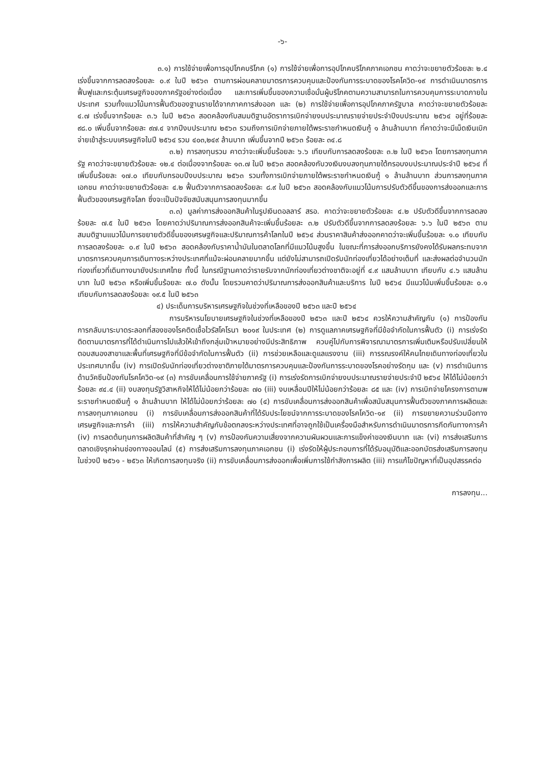-๖-
๓.๑) การใช้จ่ายเพื่อการอุปโภคบริโภค (๑) การใช้จ่ายเพื่อการอุปโภคบริโภคภาคเอกชน คาดว่าจะขยายตัวร้อยละ ๒.๔ เร่งขึ้นจากการลดลงร้อยละ ๐.๙ ในปี ๒๕๖๓ ตามการผ่อนคลายมาตรการควบคุมและป้องกันการระบาดของโรคโควิด-๑๙ การดำเนินมาตรการฟื้นฟูและกระตุ้นเศรษฐกิจของภาครัฐอย่างต่อเนื่อง และการเพิ่มขึ้นของความเชื่อมั่นผู้บริโภคตามความสามารถในการควบคุมการระบาดภายในประเทศ รวมทั้งแนวโน้มการฟื้นตัวของฐานรายได้จากภาคการส่งออก และ (๒) การใช้จ่ายเพื่อการอุปโภคภาครัฐบาล คาดว่าจะขยายตัวร้อยละ ๔.๗ เร่งขึ้นจากร้อยละ ๓.๖ ในปี ๒๕๖๓ สอดคล้องกับสมมติฐานอัตราการเบิกจ่ายงบประมาณรายจ่ายประจำปีงบประมาณ ๒๕๖๔ อยู่ที่ร้อยละ ๙๘.๐ เพิ่มขึ้นจากร้อยละ ๙๗.๔ จากปีงบประมาณ ๒๕๖๓ รวมถึงการเบิกจ่ายภายใต้พระราชกำหนดเงินกู้ ๑ ล้านล้านบาท ที่คาดว่าจะมีเม็ดเงินเบิกจ่ายเข้าสู่ระบบเศรษฐกิจในปี ๒๕๖๔ รวม ๔๐๓,๒๔๙ ล้านบาท เพิ่มขึ้นจากปี ๒๕๖๓ ร้อยละ ๓๔.๘
๓.๒) การลงทุนรวม คาดว่าจะเพิ่มขึ้นร้อยละ ๖.๖ เทียบกับการลดลงร้อยละ ๓.๒ ในปี ๒๕๖๓ โดยการลงทุนภาครัฐ คาดว่าจะขยายตัวร้อยละ ๑๒.๔ ต่อเนื่องจากร้อยละ ๑๓.๗ ในปี ๒๕๖๓ สอดคล้องกับวงเงินงบลงทุนภายใต้กรอบงบประมาณประจำปี ๒๕๖๔ ที่เพิ่มขึ้นร้อยละ ๑๗.๐ เทียบกับกรอบปีงบประมาณ ๒๕๖๓ รวมทั้งการเบิกจ่ายภายใต้พระราชกำหนดเงินกู้ ๑ ล้านล้านบาท ส่วนการลงทุนภาคเอกชน คาดว่าจะขยายตัวร้อยละ ๔.๒ ฟื้นตัวจากการลดลงร้อยละ ๘.๙ ในปี ๒๕๖๓ สอดคล้องกับแนวโน้มการปรับตัวดีขึ้นของการส่งออกและการฟื้นตัวของเศรษฐกิจโลก ซึ่งจะเป็นปัจจัยสนับสนุนการลงทุนมากขึ้น
๓.๓) มูลค่าการส่งออกสินค้าในรูปเงินดอลลาร์ สรอ. คาดว่าจะขยายตัวร้อยละ ๔.๒ ปรับตัวดีขึ้นจากการลดลงร้อยละ ๗.๕ ในปี ๒๕๖๓ โดยคาดว่าปริมาณการส่งออกสินค้าจะเพิ่มขึ้นร้อยละ ๓.๒ ปรับตัวดีขึ้นจากการลดลงร้อยละ ๖.๖ ในปี ๒๕๖๓ ตามสมมติฐานแนวโน้มการขยายตัวดีขึ้นของเศรษฐกิจและปริมาณการค้าโลกในปี ๒๕๖๔ ส่วนราคาสินค้าส่งออกคาดว่าจะเพิ่มขึ้นร้อยละ ๑.๐ เทียบกับการลดลงร้อยละ ๐.๙ ในปี ๒๕๖๓ สอดคล้องกับราคาน้ำมันในตลาดโลกที่มีแนวโน้มสูงขึ้น ในขณะที่การส่งออกบริการยังคงได้รับผลกระทบจากมาตรการควบคุมการเดินทางระหว่างประเทศที่แม้จะผ่อนคลายมากขึ้น แต่ยังไม่สามารถเปิดรับนักท่องเที่ยวได้อย่างเต็มที่ และส่งผลต่อจำนวนนักท่องเที่ยวที่เดินทางมายังประเทศไทย ทั้งนี้ ในกรณีฐานคาดว่ารายรับจากนักท่องเที่ยวต่างชาติจะอยู่ที่ ๔.๙ แสนล้านบาท เทียบกับ ๔.๖ แสนล้านบาท ในปี ๒๕๖๓ หรือเพิ่มขึ้นร้อยละ ๗.๐ ดังนั้น โดยรวมคาดว่าปริมาณการส่งออกสินค้าและบริการ ในปี ๒๕๖๔ มีแนวโน้มเพิ่มขึ้นร้อยละ ๐.๑ เทียบกับการลดลงร้อยละ ๑๙.๕ ในปี ๒๕๖๓
๔) ประเด็นการบริหารเศรษฐกิจในช่วงที่เหลือของปี ๒๕๖๓ และปี ๒๕๖๔
การบริหารนโยบายเศรษฐกิจในช่วงที่เหลือของปี ๒๕๖๓ และปี ๒๕๖๔ ควรให้ความสำคัญกับ (๑) การป้องกันการกลับมาระบาดระลอกที่สองของโรคติดเชื้อไวรัสโคโรนา ๒๐๑๙ ในประเทศ (๒) การดูแลภาคเศรษฐกิจที่มีข้อจำกัดในการฟื้นตัว (i) การเร่งรัดติดตามมาตรการที่ได้ดำเนินการไปแล้วให้เข้าถึงกลุ่มเป้าหมายอย่างมีประสิทธิภาพ ควบคู่ไปกับการพิจารณามาตรการเพิ่มเติมหรือปรับเปลี่ยนให้ตอบสนองสาขาและพื้นที่เศรษฐกิจที่มีข้อจำกัดในการฟื้นตัว (ii) การช่วยเหลือและดูแลแรงงาน (iii) การรณรงค์ให้คนไทยเดินทางท่องเที่ยวในประเทศมากขึ้น (iv) การเปิดรับนักท่องเที่ยวต่างชาติภายใต้มาตรการควบคุมและป้องกันการระบาดของโรคอย่างรัดกุม และ (v) การดำเนินการด้านวัคซีนป้องกันโรคโควิด-๑๙ (๓) การขับเคลื่อนการใช้จ่ายภาครัฐ (i) การเร่งรัดการเบิกจ่ายงบประมาณรายจ่ายประจำปี ๒๕๖๔ ให้ได้ไม่น้อยกว่าร้อยละ ๙๔.๔ (ii) งบลงทุนรัฐวิสาหกิจให้ได้ไม่น้อยกว่าร้อยละ ๗๐ (iii) งบเหลื่อมปีให้ไม่น้อยกว่าร้อยละ ๘๕ และ (iv) การเบิกจ่ายโครงการตามพระราชกำหนดเงินกู้ ๑ ล้านล้านบาท ให้ได้ไม่น้อยกว่าร้อยละ ๗๐ (๔) การขับเคลื่อนการส่งออกสินค้าเพื่อสนับสนุนการฟื้นตัวของภาคการผลิตและการลงทุนภาคเอกชน (i) การขับเคลื่อนการส่งออกสินค้าที่ได้รับประโยชน์จากการระบาดของโรคโควิด-๑๙ (ii) การขยายความร่วมมือทางเศรษฐกิจและการค้า (iii) การให้ความสำคัญกับข้อตกลงระหว่างประเทศที่อาจถูกใช้เป็นเครื่องมือสำหรับการดำเนินมาตรการกีดกันทางการค้า (iv) การลดต้นทุนการผลิตสินค้าที่สำคัญ ๆ (v) การป้องกันความเสี่ยงจากความผันผวนและการแข็งค่าของเงินบาท และ (vi) การส่งเสริมการตลาดเชิงรุกผ่านช่องทางออนไลน์ (๕) การส่งเสริมการลงทุนภาคเอกชน (i) เร่งรัดให้ผู้ประกอบการที่ได้รับอนุมัติและออกบัตรส่งเสริมการลงทุนในช่วงปี ๒๕๖๑ - ๒๕๖๓ ให้เกิดการลงทุนจริง (ii) การขับเคลื่อนการส่งออกเพื่อเพิ่มการใช้กำลังการผลิต (iii) การแก้ไขปัญหาที่เป็นอุปสรรคต่อ
การลงทุน...